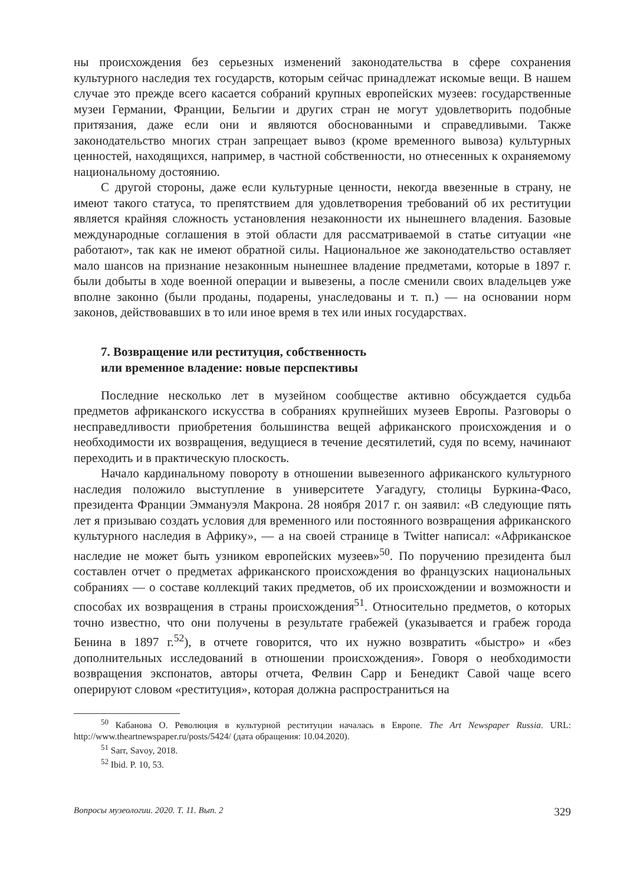ны происхождения без серьезных изменений законодательства в сфере сохранения культурного наследия тех государств, которым сейчас принадлежат искомые вещи. В нашем случае это прежде всего касается собраний крупных европейских музеев: государственные музеи Германии, Франции, Бельгии и других стран не могут удовлетворить подобные притязания, даже если они и являются обоснованными и справедливыми. Также законодательство многих стран запрещает вывоз (кроме временного вывоза) культурных ценностей, находящихся, например, в частной собственности, но отнесенных к охраняемому национальному достоянию.
С другой стороны, даже если культурные ценности, некогда ввезенные в страну, не имеют такого статуса, то препятствием для удовлетворения требований об их реституции является крайняя сложность установления незаконности их нынешнего владения. Базовые международные соглашения в этой области для рассматриваемой в статье ситуации «не работают», так как не имеют обратной силы. Национальное же законодательство оставляет мало шансов на признание незаконным нынешнее владение предметами, которые в 1897 г. были добыты в ходе военной операции и вывезены, а после сменили своих владельцев уже вполне законно (были проданы, подарены, унаследованы и т. п.) — на основании норм законов, действовавших в то или иное время в тех или иных государствах.
7. Возвращение или реституция, собственность
или временное владение: новые перспективы
Последние несколько лет в музейном сообществе активно обсуждается судьба предметов африканского искусства в собраниях крупнейших музеев Европы. Разговоры о несправедливости приобретения большинства вещей африканского происхождения и о необходимости их возвращения, ведущиеся в течение десятилетий, судя по всему, начинают переходить и в практическую плоскость.
Начало кардинальному повороту в отношении вывезенного африканского культурного наследия положило выступление в университете Уагадугу, столицы Буркина-Фасо, президента Франции Эммануэля Макрона. 28 ноября 2017 г. он заявил: «В следующие пять лет я призываю создать условия для временного или постоянного возвращения африканского культурного наследия в Африку», — а на своей странице в Twitter написал: «Африканское наследие не может быть узником европейских музеев»<sup>50</sup>. По поручению президента был составлен отчет о предметах африканского происхождения во французских национальных собраниях — о составе коллекций таких предметов, об их происхождении и возможности и способах их возвращения в страны происхождения<sup>51</sup>. Относительно предметов, о которых точно известно, что они получены в результате грабежей (указывается и грабеж города Бенина в 1897 г.<sup>52</sup>), в отчете говорится, что их нужно возвратить «быстро» и «без дополнительных исследований в отношении происхождения». Говоря о необходимости возвращения экспонатов, авторы отчета, Фелвин Сарр и Бенедикт Савой чаще всего оперируют словом «реституция», которая должна распространиться на
<sup>50</sup> Кабанова О. Революция в культурной реституции началась в Европе. The Art Newspaper Russia. URL: http://www.theartnewspaper.ru/posts/5424/ (дата обращения: 10.04.2020).
<sup>51</sup> Sarr, Savoy, 2018.
<sup>52</sup> Ibid. P. 10, 53.
Вопросы музеологии. 2020. Т. 11. Вып. 2 329